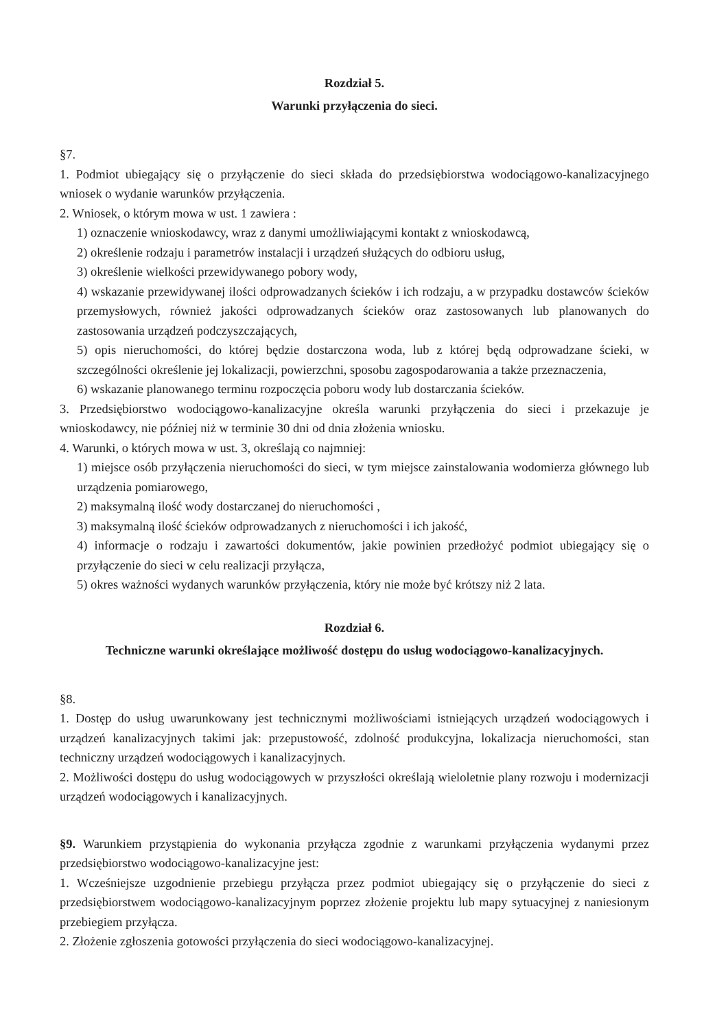Rozdział 5.
Warunki przyłączenia do sieci.
§7.
1. Podmiot ubiegający się o przyłączenie do sieci składa do przedsiębiorstwa wodociągowo-kanalizacyjnego wniosek o wydanie warunków przyłączenia.
2. Wniosek, o którym mowa w ust. 1 zawiera :
1) oznaczenie wnioskodawcy, wraz z danymi umożliwiającymi kontakt z wnioskodawcą,
2) określenie rodzaju i parametrów instalacji i urządzeń służących do odbioru usług,
3) określenie wielkości przewidywanego pobory wody,
4) wskazanie przewidywanej ilości odprowadzanych ścieków i ich rodzaju, a w przypadku dostawców ścieków przemysłowych, również jakości odprowadzanych ścieków oraz zastosowanych lub planowanych do zastosowania urządzeń podczyszczających,
5) opis nieruchomości, do której będzie dostarczona woda, lub z której będą odprowadzane ścieki, w szczególności określenie jej lokalizacji, powierzchni, sposobu zagospodarowania a także przeznaczenia,
6) wskazanie planowanego terminu rozpoczęcia poboru wody lub dostarczania ścieków.
3. Przedsiębiorstwo wodociągowo-kanalizacyjne określa warunki przyłączenia do sieci i przekazuje je wnioskodawcy, nie później niż w terminie 30 dni od dnia złożenia wniosku.
4. Warunki, o których mowa w ust. 3, określają co najmniej:
1) miejsce osób przyłączenia nieruchomości do sieci, w tym miejsce zainstalowania wodomierza głównego lub urządzenia pomiarowego,
2) maksymalną ilość wody dostarczanej do nieruchomości ,
3) maksymalną ilość ścieków odprowadzanych z nieruchomości i ich jakość,
4) informacje o rodzaju i zawartości dokumentów, jakie powinien przedłożyć podmiot ubiegający się o przyłączenie do sieci w celu realizacji przyłącza,
5) okres ważności wydanych warunków przyłączenia, który nie może być krótszy niż 2 lata.
Rozdział 6.
Techniczne warunki określające możliwość dostępu do usług wodociągowo-kanalizacyjnych.
§8.
1. Dostęp do usług uwarunkowany jest technicznymi możliwościami istniejących urządzeń wodociągowych i urządzeń kanalizacyjnych takimi jak: przepustowość, zdolność produkcyjna, lokalizacja nieruchomości, stan techniczny urządzeń wodociągowych i kanalizacyjnych.
2. Możliwości dostępu do usług wodociągowych w przyszłości określają wieloletnie plany rozwoju i modernizacji urządzeń wodociągowych i kanalizacyjnych.
§9. Warunkiem przystąpienia do wykonania przyłącza zgodnie z warunkami przyłączenia wydanymi przez przedsiębiorstwo wodociągowo-kanalizacyjne jest:
1. Wcześniejsze uzgodnienie przebiegu przyłącza przez podmiot ubiegający się o przyłączenie do sieci z przedsiębiorstwem wodociągowo-kanalizacyjnym poprzez złożenie projektu lub mapy sytuacyjnej z naniesionym przebiegiem przyłącza.
2. Złożenie zgłoszenia gotowości przyłączenia do sieci wodociągowo-kanalizacyjnej.